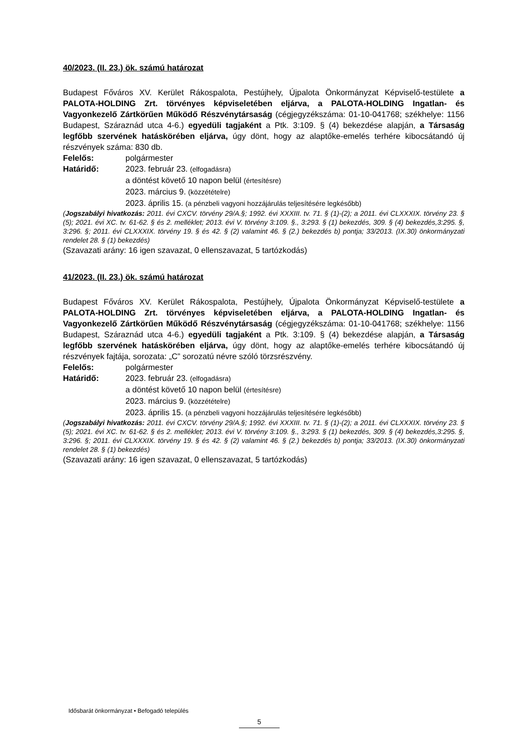40/2023. (II. 23.) ök. számú határozat
Budapest Főváros XV. Kerület Rákospalota, Pestújhely, Újpalota Önkormányzat Képviselő-testülete a PALOTA-HOLDING Zrt. törvényes képviseletében eljárva, a PALOTA-HOLDING Ingatlan- és Vagyonkezelő Zártkörűen Működő Részvénytársaság (cégjegyzékszáma: 01-10-041768; székhelye: 1156 Budapest, Száraznád utca 4-6.) egyedüli tagjaként a Ptk. 3:109. § (4) bekezdése alapján, a Társaság legfőbb szervének hatáskörében eljárva, úgy dönt, hogy az alaptőke-emelés terhére kibocsátandó új részvények száma: 830 db.
Felelős: polgármester
Határidő: 2023. február 23. (elfogadásra)
a döntést követő 10 napon belül (értesítésre)
2023. március 9. (közzétételre)
2023. április 15. (a pénzbeli vagyoni hozzájárulás teljesítésére legkésőbb)
(Jogszabályi hivatkozás: 2011. évi CXCV. törvény 29/A.§; 1992. évi XXXIII. tv. 71. § (1)-(2); a 2011. évi CLXXXIX. törvény 23. § (5); 2021. évi XC. tv. 61-62. § és 2. melléklet; 2013. évi V. törvény 3:109. §., 3:293. § (1) bekezdés, 309. § (4) bekezdés,3:295. §, 3:296. §; 2011. évi CLXXXIX. törvény 19. § és 42. § (2) valamint 46. § (2.) bekezdés b) pontja; 33/2013. (IX.30) önkormányzati rendelet 28. § (1) bekezdés)
(Szavazati arány: 16 igen szavazat, 0 ellenszavazat, 5 tartózkodás)
41/2023. (II. 23.) ök. számú határozat
Budapest Főváros XV. Kerület Rákospalota, Pestújhely, Újpalota Önkormányzat Képviselő-testülete a PALOTA-HOLDING Zrt. törvényes képviseletében eljárva, a PALOTA-HOLDING Ingatlan- és Vagyonkezelő Zártkörűen Működő Részvénytársaság (cégjegyzékszáma: 01-10-041768; székhelye: 1156 Budapest, Száraznád utca 4-6.) egyedüli tagjaként a Ptk. 3:109. § (4) bekezdése alapján, a Társaság legfőbb szervének hatáskörében eljárva, úgy dönt, hogy az alaptőke-emelés terhére kibocsátandó új részvények fajtája, sorozata: „C” sorozatú névre szóló törzsrészvény.
Felelős: polgármester
Határidő: 2023. február 23. (elfogadásra)
a döntést követő 10 napon belül (értesítésre)
2023. március 9. (közzétételre)
2023. április 15. (a pénzbeli vagyoni hozzájárulás teljesítésére legkésőbb)
(Jogszabályi hivatkozás: 2011. évi CXCV. törvény 29/A.§; 1992. évi XXXIII. tv. 71. § (1)-(2); a 2011. évi CLXXXIX. törvény 23. § (5); 2021. évi XC. tv. 61-62. § és 2. melléklet; 2013. évi V. törvény 3:109. §., 3:293. § (1) bekezdés, 309. § (4) bekezdés,3:295. §, 3:296. §; 2011. évi CLXXXIX. törvény 19. § és 42. § (2) valamint 46. § (2.) bekezdés b) pontja; 33/2013. (IX.30) önkormányzati rendelet 28. § (1) bekezdés)
(Szavazati arány: 16 igen szavazat, 0 ellenszavazat, 5 tartózkodás)
Idősbarát önkormányzat • Befogadó település
5